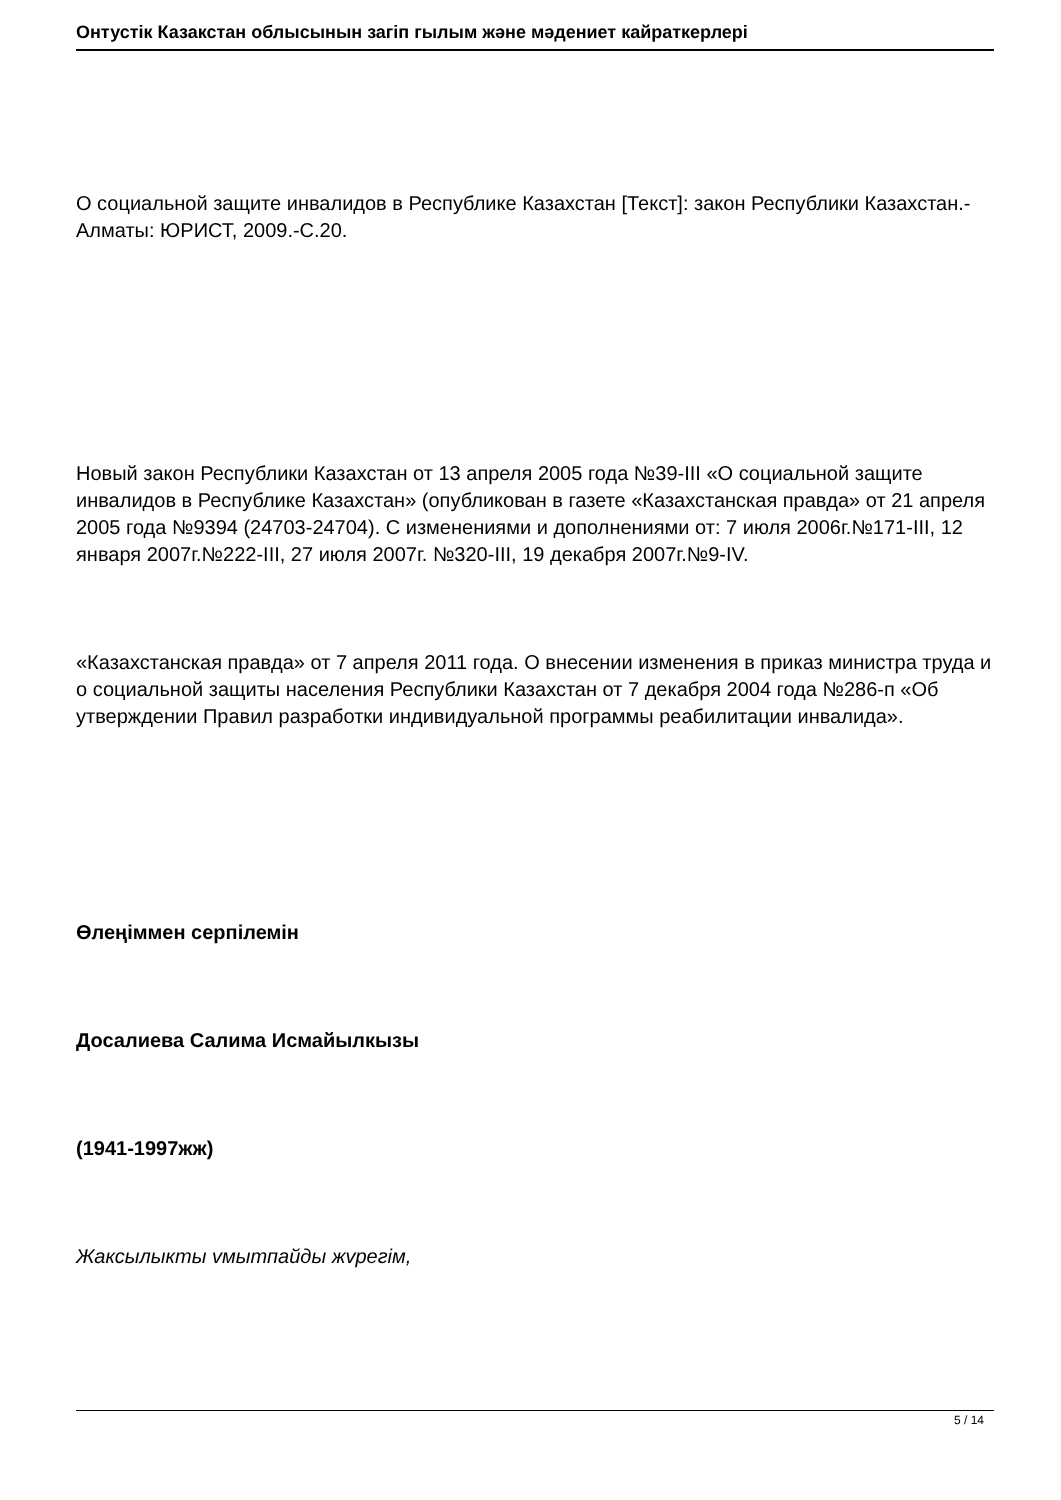Онтустiк Казакстан облысынын загiп гылым жəне мəдениет кайраткерлерi
О социальной защите инвалидов в Республике Казахстан [Текст]: закон Республики Казахстан.- Алматы: ЮРИСТ, 2009.-С.20.
Новый закон Республики Казахстан от 13 апреля 2005 года №39-III «О социальной защите инвалидов в Республике Казахстан» (опубликован в газете «Казахстанская правда» от 21 апреля 2005 года №9394 (24703-24704). С изменениями и дополнениями от: 7 июля 2006г.№171-III, 12 января 2007г.№222-III, 27 июля 2007г. №320-III, 19 декабря 2007г.№9-IV.
«Казахстанская правда» от 7 апреля 2011 года. О внесении изменения в приказ министра труда и о социальной защиты населения Республики Казахстан от 7 декабря 2004 года №286-п «Об утверждении Правил разработки индивидуальной программы реабилитации инвалида».
Өлеңiммен серпiлемiн
Досалиева Салима Исмайылкызы
(1941-1997жж)
Жаксылыкты vмытпайды жvрегiм,
5 / 14